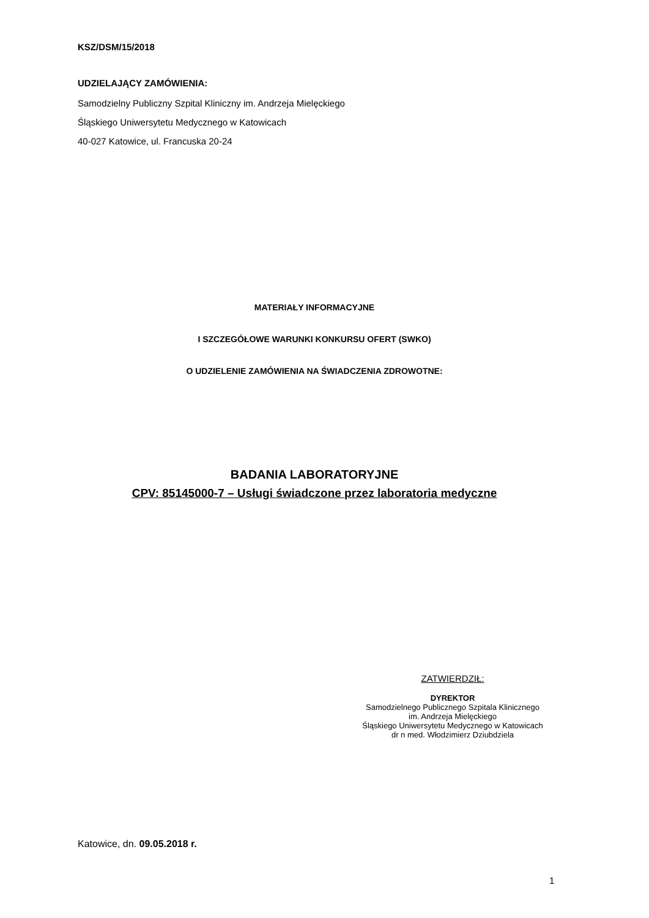KSZ/DSM/15/2018
UDZIELAJĄCY ZAMÓWIENIA:
Samodzielny Publiczny Szpital Kliniczny im. Andrzeja Mielęckiego
Śląskiego Uniwersytetu Medycznego w Katowicach
40-027 Katowice, ul. Francuska 20-24
MATERIAŁY INFORMACYJNE
I SZCZEGÓŁOWE WARUNKI KONKURSU OFERT (SWKO)
O UDZIELENIE ZAMÓWIENIA NA ŚWIADCZENIA ZDROWOTNE:
BADANIA LABORATORYJNE
CPV: 85145000-7 – Usługi świadczone przez laboratoria medyczne
ZATWIERDZIŁ:
DYREKTOR
Samodzielnego Publicznego Szpitala Klinicznego
im. Andrzeja Mielęckiego
Śląskiego Uniwersytetu Medycznego w Katowicach
dr n med. Włodzimierz Dziubdziela
Katowice, dn. 09.05.2018 r.
1